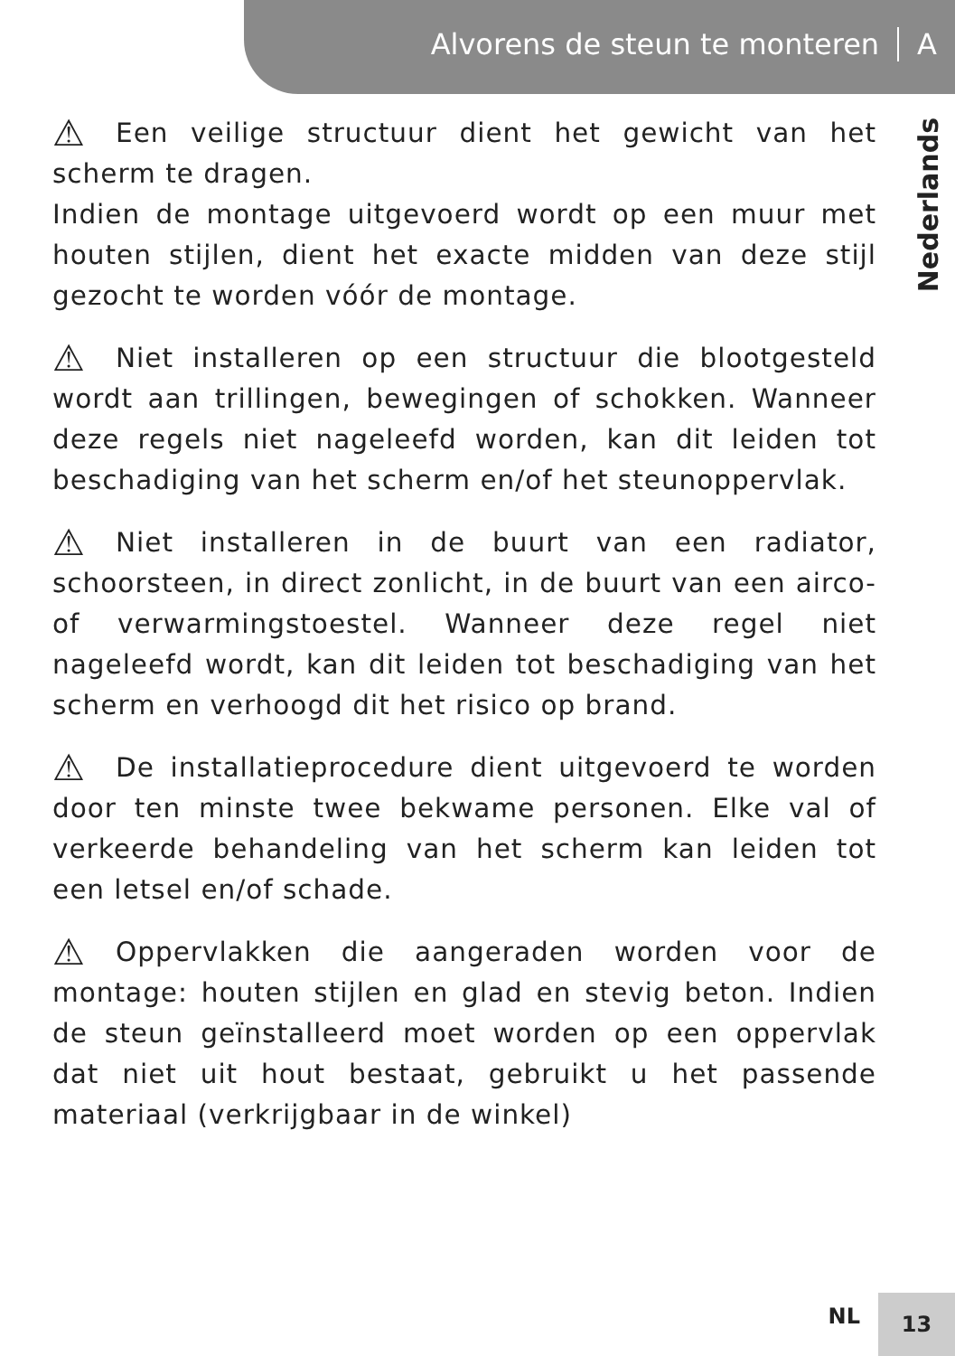Alvorens de steun te monteren A
Nederlands
⚠ Een veilige structuur dient het gewicht van het scherm te dragen.
Indien de montage uitgevoerd wordt op een muur met houten stijlen, dient het exacte midden van deze stijl gezocht te worden vóór de montage.
⚠ Niet installeren op een structuur die blootgesteld wordt aan trillingen, bewegingen of schokken. Wanneer deze regels niet nageleefd worden, kan dit leiden tot beschadiging van het scherm en/of het steunoppervlak.
⚠ Niet installeren in de buurt van een radiator, schoorsteen, in direct zonlicht, in de buurt van een airco- of verwarmingstoestel. Wanneer deze regel niet nageleefd wordt, kan dit leiden tot beschadiging van het scherm en verhoogd dit het risico op brand.
⚠ De installatieprocedure dient uitgevoerd te worden door ten minste twee bekwame personen. Elke val of verkeerde behandeling van het scherm kan leiden tot een letsel en/of schade.
⚠ Oppervlakken die aangeraden worden voor de montage: houten stijlen en glad en stevig beton. Indien de steun geïnstalleerd moet worden op een oppervlak dat niet uit hout bestaat, gebruikt u het passende materiaal (verkrijgbaar in de winkel)
NL
13